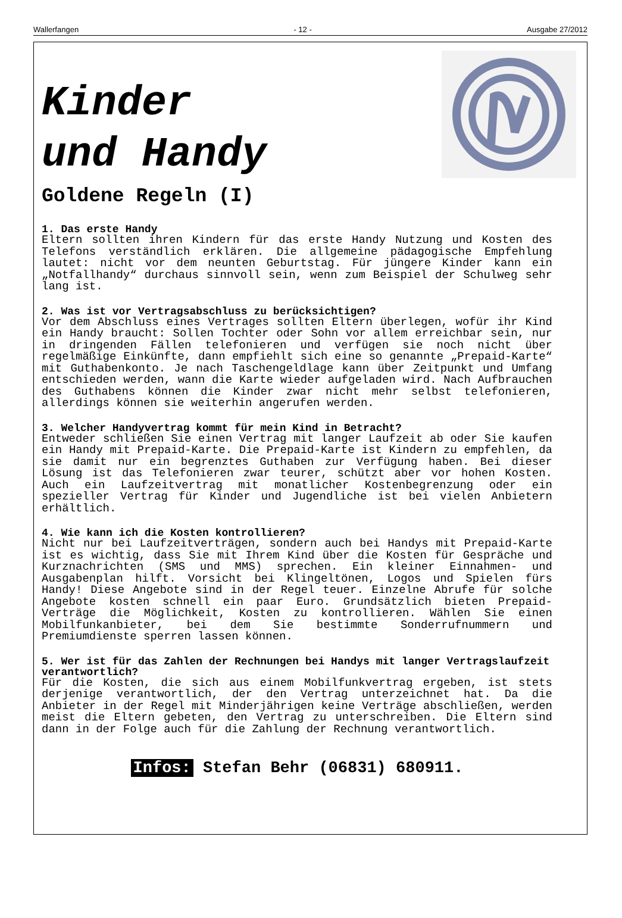Wallerfangen - 12 - Ausgabe 27/2012
Kinder
und Handy
Goldene Regeln (I)
1. Das erste Handy
Eltern sollten ihren Kindern für das erste Handy Nutzung und Kosten des Telefons verständlich erklären. Die allgemeine pädagogische Empfehlung lautet: nicht vor dem neunten Geburtstag. Für jüngere Kinder kann ein „Notfallhandy“ durchaus sinnvoll sein, wenn zum Beispiel der Schulweg sehr lang ist.
2. Was ist vor Vertragsabschluss zu berücksichtigen?
Vor dem Abschluss eines Vertrages sollten Eltern überlegen, wofür ihr Kind ein Handy braucht: Sollen Tochter oder Sohn vor allem erreichbar sein, nur in dringenden Fällen telefonieren und verfügen sie noch nicht über regelmäßige Einkünfte, dann empfiehlt sich eine so genannte „Prepaid-Karte“ mit Guthabenkonto. Je nach Taschengeldlage kann über Zeitpunkt und Umfang entschieden werden, wann die Karte wieder aufgeladen wird. Nach Aufbrauchen des Guthabens können die Kinder zwar nicht mehr selbst telefonieren, allerdings können sie weiterhin angerufen werden.
3. Welcher Handyvertrag kommt für mein Kind in Betracht?
Entweder schließen Sie einen Vertrag mit langer Laufzeit ab oder Sie kaufen ein Handy mit Prepaid-Karte. Die Prepaid-Karte ist Kindern zu empfehlen, da sie damit nur ein begrenztes Guthaben zur Verfügung haben. Bei dieser Lösung ist das Telefonieren zwar teurer, schützt aber vor hohen Kosten. Auch ein Laufzeitvertrag mit monatlicher Kostenbegrenzung oder ein spezieller Vertrag für Kinder und Jugendliche ist bei vielen Anbietern erhältlich.
4. Wie kann ich die Kosten kontrollieren?
Nicht nur bei Laufzeitverträgen, sondern auch bei Handys mit Prepaid-Karte ist es wichtig, dass Sie mit Ihrem Kind über die Kosten für Gespräche und Kurznachrichten (SMS und MMS) sprechen. Ein kleiner Einnahmen- und Ausgabenplan hilft. Vorsicht bei Klingeltönen, Logos und Spielen fürs Handy! Diese Angebote sind in der Regel teuer. Einzelne Abrufe für solche Angebote kosten schnell ein paar Euro. Grundsätzlich bieten Prepaid-Verträge die Möglichkeit, Kosten zu kontrollieren. Wählen Sie einen Mobilfunkanbieter, bei dem Sie bestimmte Sonderrufnummern und Premiumdienste sperren lassen können.
5. Wer ist für das Zahlen der Rechnungen bei Handys mit langer Vertragslaufzeit verantwortlich?
Für die Kosten, die sich aus einem Mobilfunkvertrag ergeben, ist stets derjenige verantwortlich, der den Vertrag unterzeichnet hat. Da die Anbieter in der Regel mit Minderjährigen keine Verträge abschließen, werden meist die Eltern gebeten, den Vertrag zu unterschreiben. Die Eltern sind dann in der Folge auch für die Zahlung der Rechnung verantwortlich.
Infos: Stefan Behr (06831) 680911.